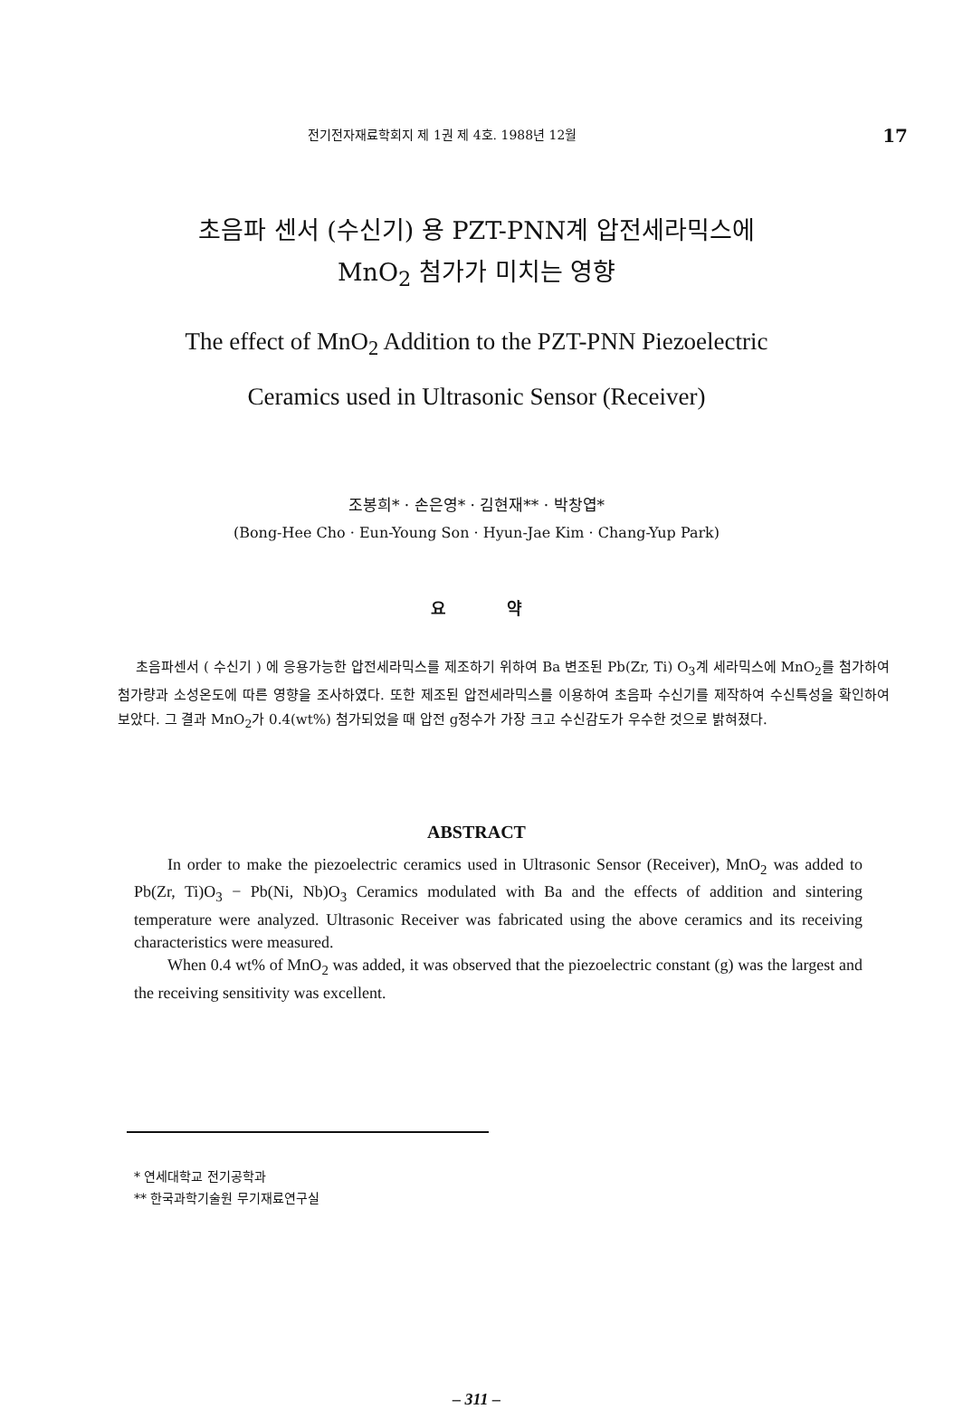전기전자재료학회지 제 1권 제 4호. 1988년 12월 17
초음파 센서 (수신기) 용 PZT-PNN계 압전세라믹스에
MnO<sub>2</sub> 첨가가 미치는 영향
The effect of MnO<sub>2</sub> Addition to the PZT-PNN Piezoelectric
Ceramics used in Ultrasonic Sensor (Receiver)
조봉희* · 손은영* · 김현재** · 박창엽*
(Bong-Hee Cho · Eun-Young Son · Hyun-Jae Kim · Chang-Yup Park)
요 약
초음파센서 ( 수신기 ) 에 응용가능한 압전세라믹스를 제조하기 위하여 Ba 변조된 Pb(Zr, Ti) O<sub>3</sub>계 세라믹스에 MnO<sub>2</sub>를 첨가하여 첨가량과 소성온도에 따른 영향을 조사하였다. 또한 제조된 압전세라믹스를 이용하여 초음파 수신기를 제작하여 수신특성을 확인하여 보았다. 그 결과 MnO<sub>2</sub>가 0.4(wt%) 첨가되었을 때 압전 g정수가 가장 크고 수신감도가 우수한 것으로 밝혀졌다.
ABSTRACT
In order to make the piezoelectric ceramics used in Ultrasonic Sensor (Receiver), MnO<sub>2</sub> was added to Pb(Zr, Ti)O<sub>3</sub> − Pb(Ni, Nb)O<sub>3</sub> Ceramics modulated with Ba and the effects of addition and sintering temperature were analyzed. Ultrasonic Receiver was fabricated using the above ceramics and its receiving characteristics were measured.
When 0.4 wt% of MnO<sub>2</sub> was added, it was observed that the piezoelectric constant (g) was the largest and the receiving sensitivity was excellent.
* 연세대학교 전기공학과
** 한국과학기술원 무기재료연구실
– 311 –